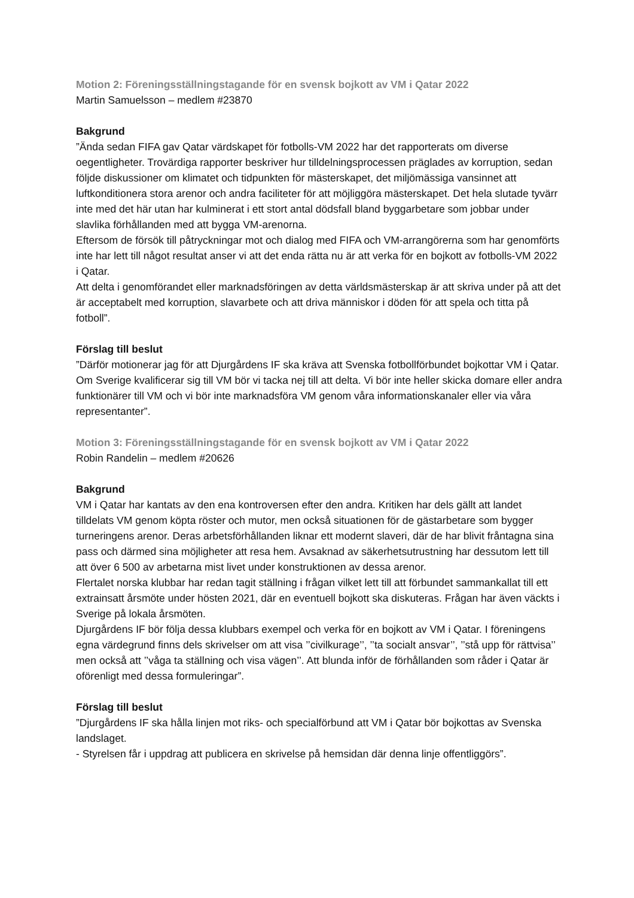Motion 2: Föreningsställningstagande för en svensk bojkott av VM i Qatar 2022
Martin Samuelsson – medlem #23870
Bakgrund
”Ända sedan FIFA gav Qatar värdskapet för fotbolls-VM 2022 har det rapporterats om diverse oegentligheter. Trovärdiga rapporter beskriver hur tilldelningsprocessen präglades av korruption, sedan följde diskussioner om klimatet och tidpunkten för mästerskapet, det miljömässiga vansinnet att luftkonditionera stora arenor och andra faciliteter för att möjliggöra mästerskapet. Det hela slutade tyvärr inte med det här utan har kulminerat i ett stort antal dödsfall bland byggarbetare som jobbar under slavlika förhållanden med att bygga VM-arenorna.
Eftersom de försök till påtryckningar mot och dialog med FIFA och VM-arrangörerna som har genomförts inte har lett till något resultat anser vi att det enda rätta nu är att verka för en bojkott av fotbolls-VM 2022 i Qatar.
Att delta i genomförandet eller marknadsföringen av detta världsmästerskap är att skriva under på att det är acceptabelt med korruption, slavarbete och att driva människor i döden för att spela och titta på fotboll”.
Förslag till beslut
”Därför motionerar jag för att Djurgårdens IF ska kräva att Svenska fotbollförbundet bojkottar VM i Qatar. Om Sverige kvalificerar sig till VM bör vi tacka nej till att delta. Vi bör inte heller skicka domare eller andra funktionärer till VM och vi bör inte marknadsföra VM genom våra informationskanaler eller via våra representanter”.
Motion 3: Föreningsställningstagande för en svensk bojkott av VM i Qatar 2022
Robin Randelin – medlem #20626
Bakgrund
VM i Qatar har kantats av den ena kontroversen efter den andra. Kritiken har dels gällt att landet tilldelats VM genom köpta röster och mutor, men också situationen för de gästarbetare som bygger turneringens arenor. Deras arbetsförhållanden liknar ett modernt slaveri, där de har blivit fråntagna sina pass och därmed sina möjligheter att resa hem. Avsaknad av säkerhetsutrustning har dessutom lett till att över 6 500 av arbetarna mist livet under konstruktionen av dessa arenor.
Flertalet norska klubbar har redan tagit ställning i frågan vilket lett till att förbundet sammankallat till ett extrainsatt årsmöte under hösten 2021, där en eventuell bojkott ska diskuteras. Frågan har även väckts i Sverige på lokala årsmöten.
Djurgårdens IF bör följa dessa klubbars exempel och verka för en bojkott av VM i Qatar. I föreningens egna värdegrund finns dels skrivelser om att visa ’’civilkurage’’, ’’ta socialt ansvar’’, ’’stå upp för rättvisa’’ men också att ’’våga ta ställning och visa vägen’’. Att blunda inför de förhållanden som råder i Qatar är oförenligt med dessa formuleringar”.
Förslag till beslut
”Djurgårdens IF ska hålla linjen mot riks- och specialförbund att VM i Qatar bör bojkottas av Svenska landslaget.
- Styrelsen får i uppdrag att publicera en skrivelse på hemsidan där denna linje offentliggörs”.